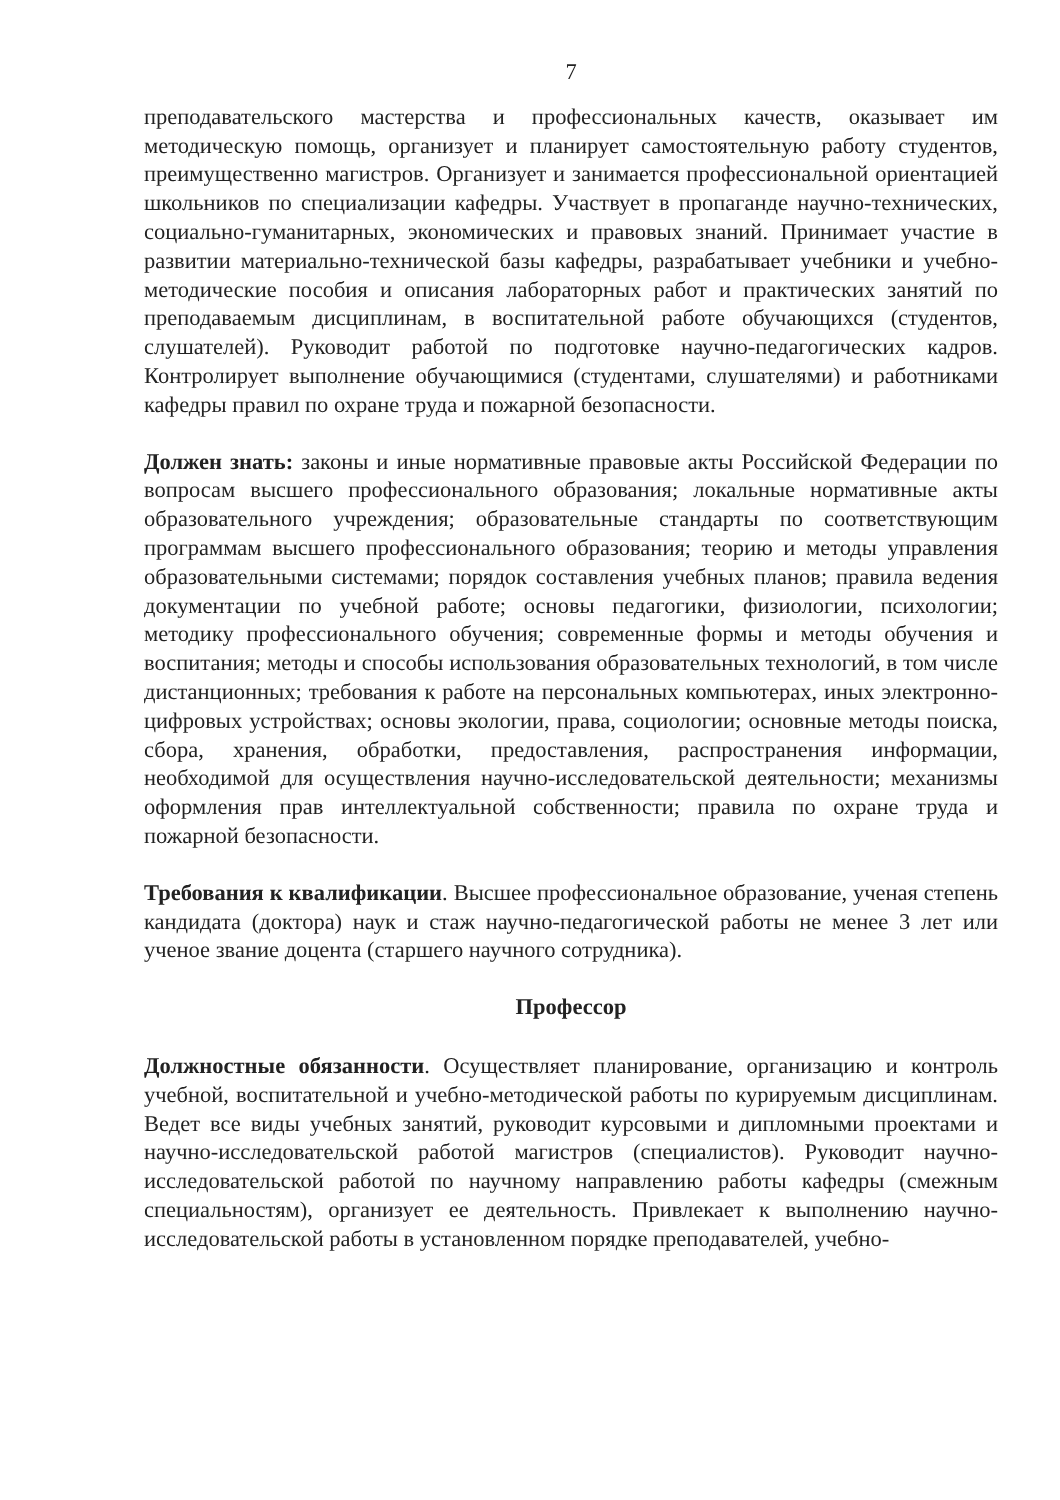7
преподавательского мастерства и профессиональных качеств, оказывает им методическую помощь, организует и планирует самостоятельную работу студентов, преимущественно магистров. Организует и занимается профессиональной ориентацией школьников по специализации кафедры. Участвует в пропаганде научно-технических, социально-гуманитарных, экономических и правовых знаний. Принимает участие в развитии материально-технической базы кафедры, разрабатывает учебники и учебно-методические пособия и описания лабораторных работ и практических занятий по преподаваемым дисциплинам, в воспитательной работе обучающихся (студентов, слушателей). Руководит работой по подготовке научно-педагогических кадров. Контролирует выполнение обучающимися (студентами, слушателями) и работниками кафедры правил по охране труда и пожарной безопасности.
Должен знать: законы и иные нормативные правовые акты Российской Федерации по вопросам высшего профессионального образования; локальные нормативные акты образовательного учреждения; образовательные стандарты по соответствующим программам высшего профессионального образования; теорию и методы управления образовательными системами; порядок составления учебных планов; правила ведения документации по учебной работе; основы педагогики, физиологии, психологии; методику профессионального обучения; современные формы и методы обучения и воспитания; методы и способы использования образовательных технологий, в том числе дистанционных; требования к работе на персональных компьютерах, иных электронно-цифровых устройствах; основы экологии, права, социологии; основные методы поиска, сбора, хранения, обработки, предоставления, распространения информации, необходимой для осуществления научно-исследовательской деятельности; механизмы оформления прав интеллектуальной собственности; правила по охране труда и пожарной безопасности.
Требования к квалификации. Высшее профессиональное образование, ученая степень кандидата (доктора) наук и стаж научно-педагогической работы не менее 3 лет или ученое звание доцента (старшего научного сотрудника).
Профессор
Должностные обязанности. Осуществляет планирование, организацию и контроль учебной, воспитательной и учебно-методической работы по курируемым дисциплинам. Ведет все виды учебных занятий, руководит курсовыми и дипломными проектами и научно-исследовательской работой магистров (специалистов). Руководит научно-исследовательской работой по научному направлению работы кафедры (смежным специальностям), организует ее деятельность. Привлекает к выполнению научно-исследовательской работы в установленном порядке преподавателей, учебно-